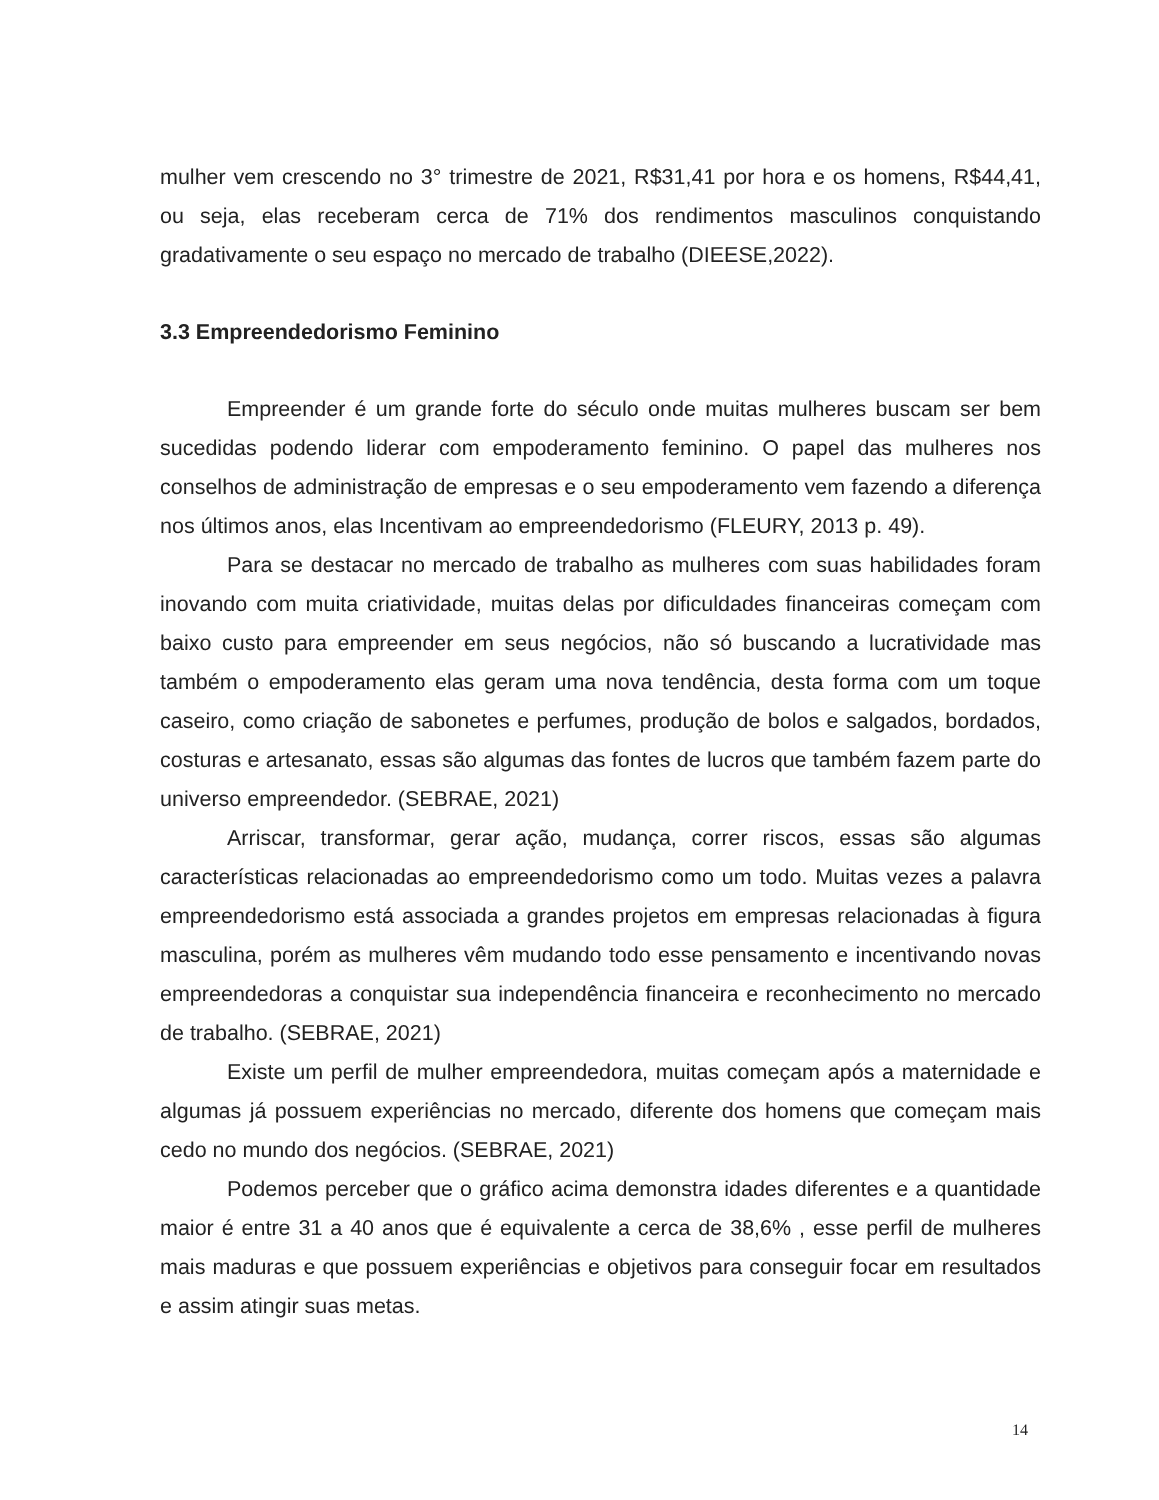mulher vem crescendo no 3° trimestre de 2021, R$31,41 por hora e os homens, R$44,41, ou seja, elas receberam cerca de 71% dos rendimentos masculinos conquistando gradativamente o seu espaço no mercado de trabalho (DIEESE,2022).
3.3 Empreendedorismo Feminino
Empreender é um grande forte do século onde muitas mulheres buscam ser bem sucedidas podendo liderar com empoderamento feminino. O papel das mulheres nos conselhos de administração de empresas e o seu empoderamento vem fazendo a diferença nos últimos anos, elas Incentivam ao empreendedorismo (FLEURY, 2013 p. 49).
Para se destacar no mercado de trabalho as mulheres com suas habilidades foram inovando com muita criatividade, muitas delas por dificuldades financeiras começam com baixo custo para empreender em seus negócios, não só buscando a lucratividade mas também o empoderamento elas geram uma nova tendência, desta forma com um toque caseiro, como criação de sabonetes e perfumes, produção de bolos e salgados, bordados, costuras e artesanato, essas são algumas das fontes de lucros que também fazem parte do universo empreendedor. (SEBRAE, 2021)
Arriscar, transformar, gerar ação, mudança, correr riscos, essas são algumas características relacionadas ao empreendedorismo como um todo. Muitas vezes a palavra empreendedorismo está associada a grandes projetos em empresas relacionadas à figura masculina, porém as mulheres vêm mudando todo esse pensamento e incentivando novas empreendedoras a conquistar sua independência financeira e reconhecimento no mercado de trabalho. (SEBRAE, 2021)
Existe um perfil de mulher empreendedora, muitas começam após a maternidade e algumas já possuem experiências no mercado, diferente dos homens que começam mais cedo no mundo dos negócios. (SEBRAE, 2021)
Podemos perceber que o gráfico acima demonstra idades diferentes e a quantidade maior é entre 31 a 40 anos que é equivalente a cerca de 38,6% , esse perfil de mulheres mais maduras e que possuem experiências e objetivos para conseguir focar em resultados e assim atingir suas metas.
14